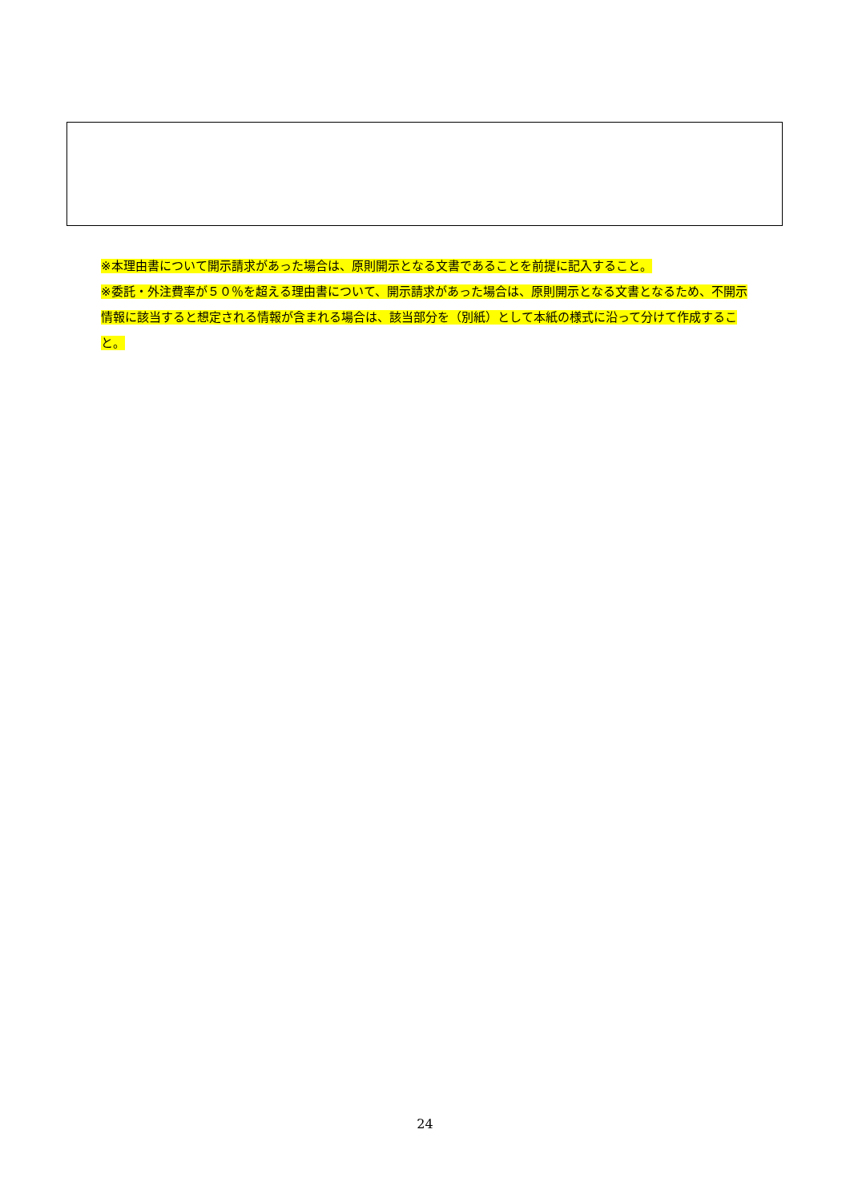※本理由書について開示請求があった場合は、原則開示となる文書であることを前提に記入すること。
※委託・外注費率が５０％を超える理由書について、開示請求があった場合は、原則開示となる文書となるため、不開示情報に該当すると想定される情報が含まれる場合は、該当部分を（別紙）として本紙の様式に沿って分けて作成すること。
24